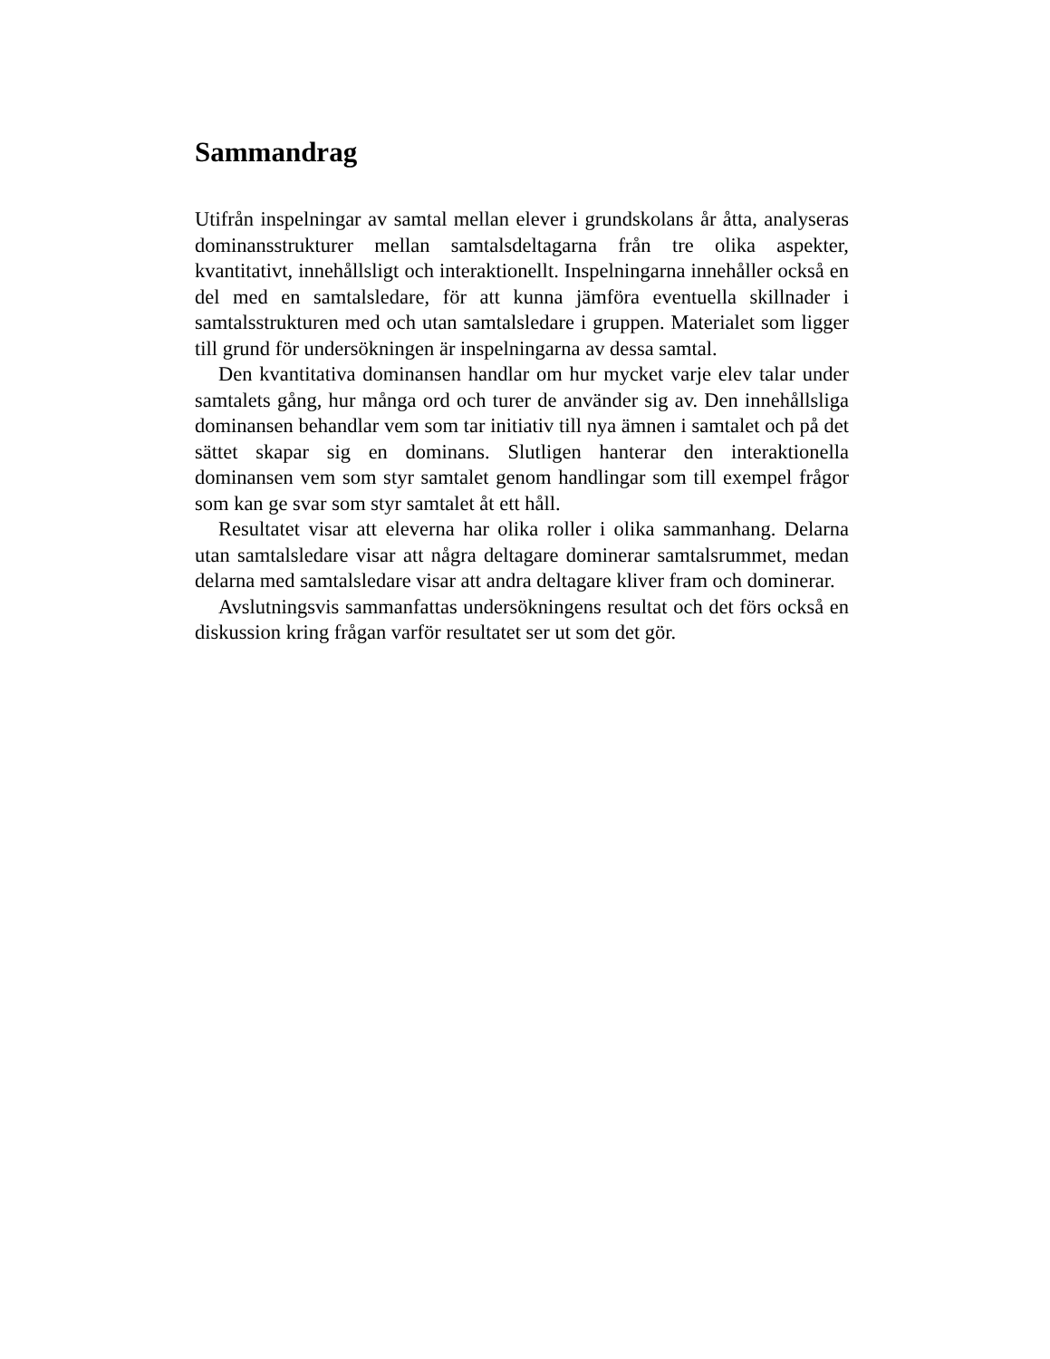Sammandrag
Utifrån inspelningar av samtal mellan elever i grundskolans år åtta, analyseras dominansstrukturer mellan samtalsdeltagarna från tre olika aspekter, kvantitativt, innehållsligt och interaktionellt. Inspelningarna innehåller också en del med en samtalsledare, för att kunna jämföra eventuella skillnader i samtalsstrukturen med och utan samtalsledare i gruppen. Materialet som ligger till grund för undersökningen är inspelningarna av dessa samtal.
Den kvantitativa dominansen handlar om hur mycket varje elev talar under samtalets gång, hur många ord och turer de använder sig av. Den innehållsliga dominansen behandlar vem som tar initiativ till nya ämnen i samtalet och på det sättet skapar sig en dominans. Slutligen hanterar den interaktionella dominansen vem som styr samtalet genom handlingar som till exempel frågor som kan ge svar som styr samtalet åt ett håll.
Resultatet visar att eleverna har olika roller i olika sammanhang. Delarna utan samtalsledare visar att några deltagare dominerar samtalsrummet, medan delarna med samtalsledare visar att andra deltagare kliver fram och dominerar.
Avslutningsvis sammanfattas undersökningens resultat och det förs också en diskussion kring frågan varför resultatet ser ut som det gör.